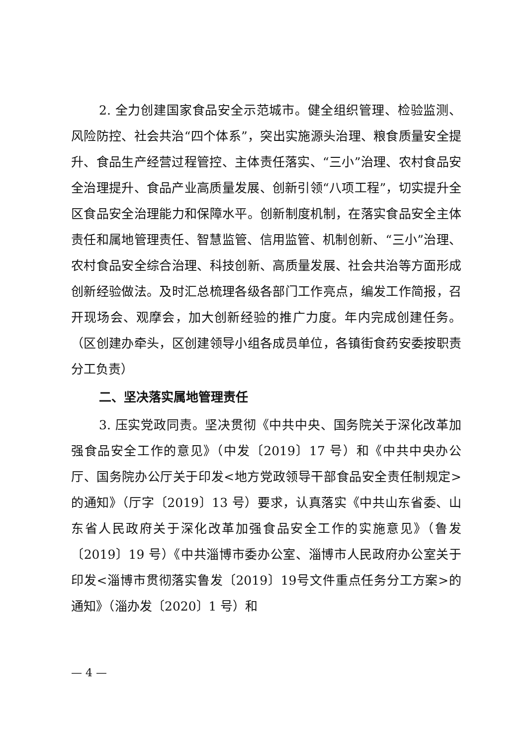2. 全力创建国家食品安全示范城市。健全组织管理、检验监测、风险防控、社会共治“四个体系”，突出实施源头治理、粮食质量安全提升、食品生产经营过程管控、主体责任落实、“三小”治理、农村食品安全治理提升、食品产业高质量发展、创新引领“八项工程”，切实提升全区食品安全治理能力和保障水平。创新制度机制，在落实食品安全主体责任和属地管理责任、智慧监管、信用监管、机制创新、“三小”治理、农村食品安全综合治理、科技创新、高质量发展、社会共治等方面形成创新经验做法。及时汇总梳理各级各部门工作亮点，编发工作简报，召开现场会、观摩会，加大创新经验的推广力度。年内完成创建任务。（区创建办牵头，区创建领导小组各成员单位，各镇街食药安委按职责分工负责）
二、坚决落实属地管理责任
3. 压实党政同责。坚决贯彻《中共中央、国务院关于深化改革加强食品安全工作的意见》（中发〔2019〕17 号）和《中共中央办公厅、国务院办公厅关于印发<地方党政领导干部食品安全责任制规定>的通知》（厅字〔2019〕13 号）要求，认真落实《中共山东省委、山东省人民政府关于深化改革加强食品安全工作的实施意见》（鲁发〔2019〕19 号）《中共淄博市委办公室、淄博市人民政府办公室关于印发<淄博市贯彻落实鲁发〔2019〕19号文件重点任务分工方案>的通知》（淄办发〔2020〕1 号）和
— 4 —